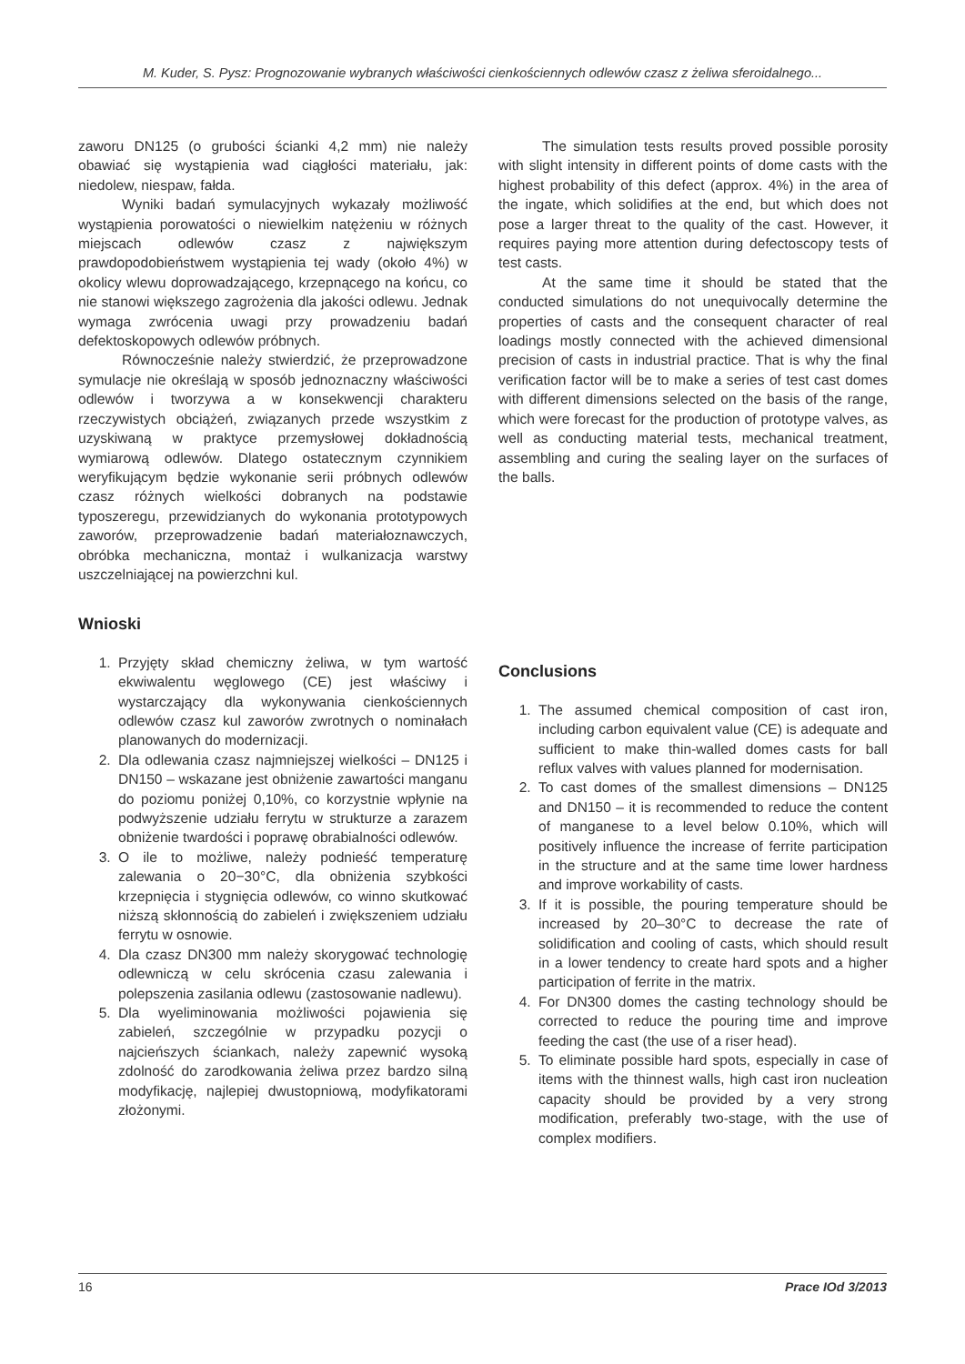M. Kuder, S. Pysz: Prognozowanie wybranych właściwości cienkościennych odlewów czasz z żeliwa sferoidalnego...
zaworu DN125 (o grubości ścianki 4,2 mm) nie należy obawiać się wystąpienia wad ciągłości materiału, jak: niedolew, niespaw, fałda.
Wyniki badań symulacyjnych wykazały możliwość wystąpienia porowatości o niewielkim natężeniu w różnych miejscach odlewów czasz z największym prawdopodobieństwem wystąpienia tej wady (około 4%) w okolicy wlewu doprowadzającego, krzepnącego na końcu, co nie stanowi większego zagrożenia dla jakości odlewu. Jednak wymaga zwrócenia uwagi przy prowadzeniu badań defektoskopowych odlewów próbnych.
Równocześnie należy stwierdzić, że przeprowadzone symulacje nie określają w sposób jednoznaczny właściwości odlewów i tworzywa a w konsekwencji charakteru rzeczywistych obciążeń, związanych przede wszystkim z uzyskiwaną w praktyce przemysłowej dokładnością wymiarową odlewów. Dlatego ostatecznym czynnikiem weryfikującym będzie wykonanie serii próbnych odlewów czasz różnych wielkości dobranych na podstawie typoszeregu, przewidzianych do wykonania prototypowych zaworów, przeprowadzenie badań materiałoznawczych, obróbka mechaniczna, montaż i wulkanizacja warstwy uszczelniającej na powierzchni kul.
Wnioski
1. Przyjęty skład chemiczny żeliwa, w tym wartość ekwiwalentu węglowego (CE) jest właściwy i wystarczający dla wykonywania cienkościennych odlewów czasz kul zaworów zwrotnych o nominałach planowanych do modernizacji.
2. Dla odlewania czasz najmniejszej wielkości – DN125 i DN150 – wskazane jest obniżenie zawartości manganu do poziomu poniżej 0,10%, co korzystnie wpłynie na podwyższenie udziału ferrytu w strukturze a zarazem obniżenie twardości i poprawę obrabialności odlewów.
3. O ile to możliwe, należy podnieść temperaturę zalewania o 20−30°C, dla obniżenia szybkości krzepnięcia i stygnięcia odlewów, co winno skutkować niższą skłonnością do zabieleń i zwiększeniem udziału ferrytu w osnowie.
4. Dla czasz DN300 mm należy skorygować technologię odlewniczą w celu skrócenia czasu zalewania i polepszenia zasilania odlewu (zastosowanie nadlewu).
5. Dla wyeliminowania możliwości pojawienia się zabieleń, szczególnie w przypadku pozycji o najcieńszych ściankach, należy zapewnić wysoką zdolność do zarodkowania żeliwa przez bardzo silną modyfikację, najlepiej dwustopniową, modyfikatorami złożonymi.
The simulation tests results proved possible porosity with slight intensity in different points of dome casts with the highest probability of this defect (approx. 4%) in the area of the ingate, which solidifies at the end, but which does not pose a larger threat to the quality of the cast. However, it requires paying more attention during defectoscopy tests of test casts.
At the same time it should be stated that the conducted simulations do not unequivocally determine the properties of casts and the consequent character of real loadings mostly connected with the achieved dimensional precision of casts in industrial practice. That is why the final verification factor will be to make a series of test cast domes with different dimensions selected on the basis of the range, which were forecast for the production of prototype valves, as well as conducting material tests, mechanical treatment, assembling and curing the sealing layer on the surfaces of the balls.
Conclusions
1. The assumed chemical composition of cast iron, including carbon equivalent value (CE) is adequate and sufficient to make thin-walled domes casts for ball reflux valves with values planned for modernisation.
2. To cast domes of the smallest dimensions – DN125 and DN150 – it is recommended to reduce the content of manganese to a level below 0.10%, which will positively influence the increase of ferrite participation in the structure and at the same time lower hardness and improve workability of casts.
3. If it is possible, the pouring temperature should be increased by 20–30°C to decrease the rate of solidification and cooling of casts, which should result in a lower tendency to create hard spots and a higher participation of ferrite in the matrix.
4. For DN300 domes the casting technology should be corrected to reduce the pouring time and improve feeding the cast (the use of a riser head).
5. To eliminate possible hard spots, especially in case of items with the thinnest walls, high cast iron nucleation capacity should be provided by a very strong modification, preferably two-stage, with the use of complex modifiers.
16 Prace IOd 3/2013